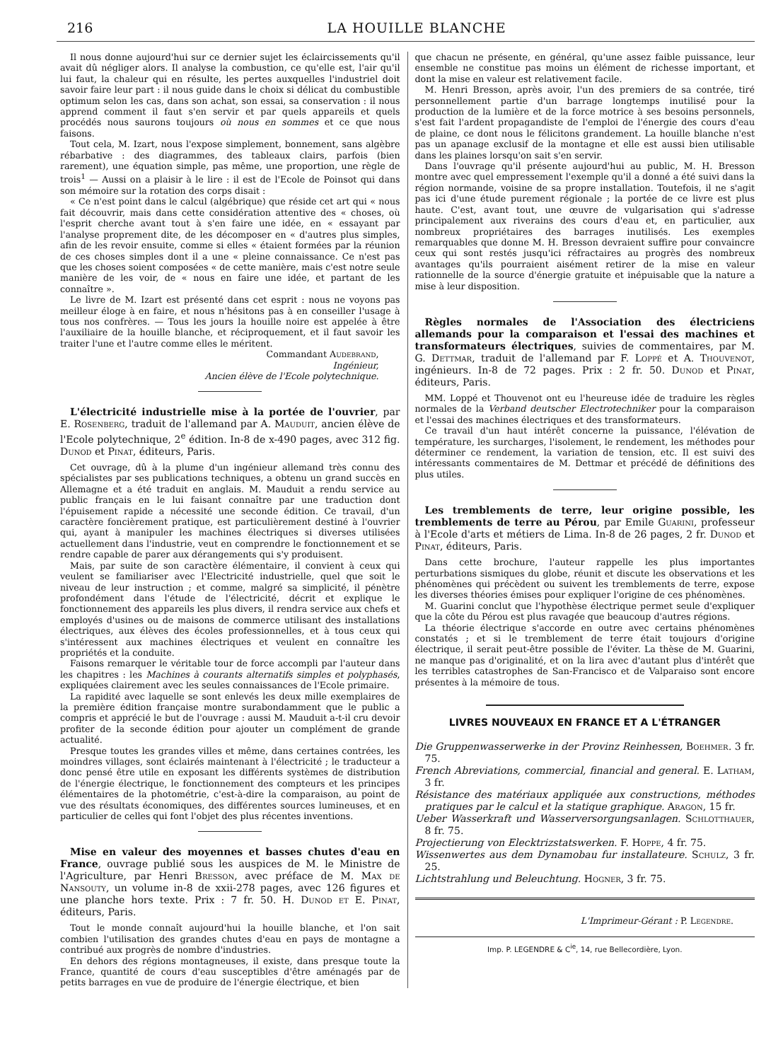216 LA HOUILLE BLANCHE
Il nous donne aujourd'hui sur ce dernier sujet les éclaircissements qu'il avait dû négliger alors. Il analyse la combustion, ce qu'elle est, l'air qu'il lui faut, la chaleur qui en résulte, les pertes auxquelles l'industriel doit savoir faire leur part : il nous guide dans le choix si délicat du combustible optimum selon les cas, dans son achat, son essai, sa conservation : il nous apprend comment il faut s'en servir et par quels appareils et quels procédés nous saurons toujours où nous en sommes et ce que nous faisons.
Tout cela, M. Izart, nous l'expose simplement, bonnement, sans algèbre rébarbative : des diagrammes, des tableaux clairs, parfois (bien rarement), une équation simple, pas même, une proportion, une règle de trois<sup>1</sup> — Aussi on a plaisir à le lire : il est de l'Ecole de Poinsot qui dans son mémoire sur la rotation des corps disait :
« Ce n'est point dans le calcul (algébrique) que réside cet art qui « nous fait découvrir, mais dans cette considération attentive des « choses, où l'esprit cherche avant tout à s'en faire une idée, en « essayant par l'analyse proprement dite, de les décomposer en « d'autres plus simples, afin de les revoir ensuite, comme si elles « étaient formées par la réunion de ces choses simples dont il a une « pleine connaissance. Ce n'est pas que les choses soient composées « de cette manière, mais c'est notre seule manière de les voir, de « nous en faire une idée, et partant de les connaître ».
Le livre de M. Izart est présenté dans cet esprit : nous ne voyons pas meilleur éloge à en faire, et nous n'hésitons pas à en conseiller l'usage à tous nos confrères. — Tous les jours la houille noire est appelée à être l'auxiliaire de la houille blanche, et réciproquement, et il faut savoir les traiter l'une et l'autre comme elles le méritent.
Commandant Audebrand,
Ingénieur,
Ancien élève de l'Ecole polytechnique.
L'électricité industrielle mise à la portée de l'ouvrier, par E. Rosenberg, traduit de l'allemand par A. Mauduit, ancien élève de l'Ecole polytechnique, 2<sup>e</sup> édition. In-8 de x-490 pages, avec 312 fig. Dunod et Pinat, éditeurs, Paris.
Cet ouvrage, dû à la plume d'un ingénieur allemand très connu des spécialistes par ses publications techniques, a obtenu un grand succès en Allemagne et a été traduit en anglais. M. Mauduit a rendu service au public français en le lui faisant connaître par une traduction dont l'épuisement rapide a nécessité une seconde édition. Ce travail, d'un caractère foncièrement pratique, est particulièrement destiné à l'ouvrier qui, ayant à manipuler les machines électriques si diverses utilisées actuellement dans l'industrie, veut en comprendre le fonctionnement et se rendre capable de parer aux dérangements qui s'y produisent.
Mais, par suite de son caractère élémentaire, il convient à ceux qui veulent se familiariser avec l'Electricité industrielle, quel que soit le niveau de leur instruction ; et comme, malgré sa simplicité, il pénètre profondément dans l'étude de l'électricité, décrit et explique le fonctionnement des appareils les plus divers, il rendra service aux chefs et employés d'usines ou de maisons de commerce utilisant des installations électriques, aux élèves des écoles professionnelles, et à tous ceux qui s'intéressent aux machines électriques et veulent en connaître les propriétés et la conduite.
Faisons remarquer le véritable tour de force accompli par l'auteur dans les chapitres : les Machines à courants alternatifs simples et polyphasés, expliquées clairement avec les seules connaissances de l'Ecole primaire.
La rapidité avec laquelle se sont enlevés les deux mille exemplaires de la première édition française montre surabondamment que le public a compris et apprécié le but de l'ouvrage : aussi M. Mauduit a-t-il cru devoir profiter de la seconde édition pour ajouter un complément de grande actualité.
Presque toutes les grandes villes et même, dans certaines contrées, les moindres villages, sont éclairés maintenant à l'électricité ; le traducteur a donc pensé être utile en exposant les différents systèmes de distribution de l'énergie électrique, le fonctionnement des compteurs et les principes élémentaires de la photométrie, c'est-à-dire la comparaison, au point de vue des résultats économiques, des différentes sources lumineuses, et en particulier de celles qui font l'objet des plus récentes inventions.
Mise en valeur des moyennes et basses chutes d'eau en France, ouvrage publié sous les auspices de M. le Ministre de l'Agriculture, par Henri Bresson, avec préface de M. Max de Nansouty, un volume in-8 de xxii-278 pages, avec 126 figures et une planche hors texte. Prix : 7 fr. 50. H. Dunod et E. Pinat, éditeurs, Paris.
Tout le monde connaît aujourd'hui la houille blanche, et l'on sait combien l'utilisation des grandes chutes d'eau en pays de montagne a contribué aux progrès de nombre d'industries.
En dehors des régions montagneuses, il existe, dans presque toute la France, quantité de cours d'eau susceptibles d'être aménagés par de petits barrages en vue de produire de l'énergie électrique, et bien
que chacun ne présente, en général, qu'une assez faible puissance, leur ensemble ne constitue pas moins un élément de richesse important, et dont la mise en valeur est relativement facile.
M. Henri Bresson, après avoir, l'un des premiers de sa contrée, tiré personnellement partie d'un barrage longtemps inutilisé pour la production de la lumière et de la force motrice à ses besoins personnels, s'est fait l'ardent propagandiste de l'emploi de l'énergie des cours d'eau de plaine, ce dont nous le félicitons grandement. La houille blanche n'est pas un apanage exclusif de la montagne et elle est aussi bien utilisable dans les plaines lorsqu'on sait s'en servir.
Dans l'ouvrage qu'il présente aujourd'hui au public, M. H. Bresson montre avec quel empressement l'exemple qu'il a donné a été suivi dans la région normande, voisine de sa propre installation. Toutefois, il ne s'agit pas ici d'une étude purement régionale ; la portée de ce livre est plus haute. C'est, avant tout, une œuvre de vulgarisation qui s'adresse principalement aux riverains des cours d'eau et, en particulier, aux nombreux propriétaires des barrages inutilisés. Les exemples remarquables que donne M. H. Bresson devraient suffire pour convaincre ceux qui sont restés jusqu'ici réfractaires au progrès des nombreux avantages qu'ils pourraient aisément retirer de la mise en valeur rationnelle de la source d'énergie gratuite et inépuisable que la nature a mise à leur disposition.
Règles normales de l'Association des électriciens allemands pour la comparaison et l'essai des machines et transformateurs électriques, suivies de commentaires, par M. G. Dettmar, traduit de l'allemand par F. Loppé et A. Thouvenot, ingénieurs. In-8 de 72 pages. Prix : 2 fr. 50. Dunod et Pinat, éditeurs, Paris.
MM. Loppé et Thouvenot ont eu l'heureuse idée de traduire les règles normales de la Verband deutscher Electrotechniker pour la comparaison et l'essai des machines électriques et des transformateurs.
Ce travail d'un haut intérêt concerne la puissance, l'élévation de température, les surcharges, l'isolement, le rendement, les méthodes pour déterminer ce rendement, la variation de tension, etc. Il est suivi des intéressants commentaires de M. Dettmar et précédé de définitions des plus utiles.
Les tremblements de terre, leur origine possible, les tremblements de terre au Pérou, par Emile Guarini, professeur à l'Ecole d'arts et métiers de Lima. In-8 de 26 pages, 2 fr. Dunod et Pinat, éditeurs, Paris.
Dans cette brochure, l'auteur rappelle les plus importantes perturbations sismiques du globe, réunit et discute les observations et les phénomènes qui précèdent ou suivent les tremblements de terre, expose les diverses théories émises pour expliquer l'origine de ces phénomènes.
M. Guarini conclut que l'hypothèse électrique permet seule d'expliquer que la côte du Pérou est plus ravagée que beaucoup d'autres régions.
La théorie électrique s'accorde en outre avec certains phénomènes constatés ; et si le tremblement de terre était toujours d'origine électrique, il serait peut-être possible de l'éviter. La thèse de M. Guarini, ne manque pas d'originalité, et on la lira avec d'autant plus d'intérêt que les terribles catastrophes de San-Francisco et de Valparaiso sont encore présentes à la mémoire de tous.
LIVRES NOUVEAUX EN FRANCE ET A L'ÉTRANGER
Die Gruppenwasserwerke in der Provinz Reinhessen, Boehmer. 3 fr. 75.
French Abreviations, commercial, financial and general. E. Latham, 3 fr.
Résistance des matériaux appliquée aux constructions, méthodes pratiques par le calcul et la statique graphique. Aragon, 15 fr.
Ueber Wasserkraft und Wasserversorgungsanlagen. Schlotthauer, 8 fr. 75.
Projectierung von Elecktrizstatswerken. F. Hoppe, 4 fr. 75.
Wissenwertes aus dem Dynamobau fur installateure. Schulz, 3 fr. 25.
Lichtstrahlung und Beleuchtung. Hogner, 3 fr. 75.
L'Imprimeur-Gérant : P. Legendre.
Imp. P. LEGENDRE & C<sup>ie</sup>, 14, rue Bellecordière, Lyon.